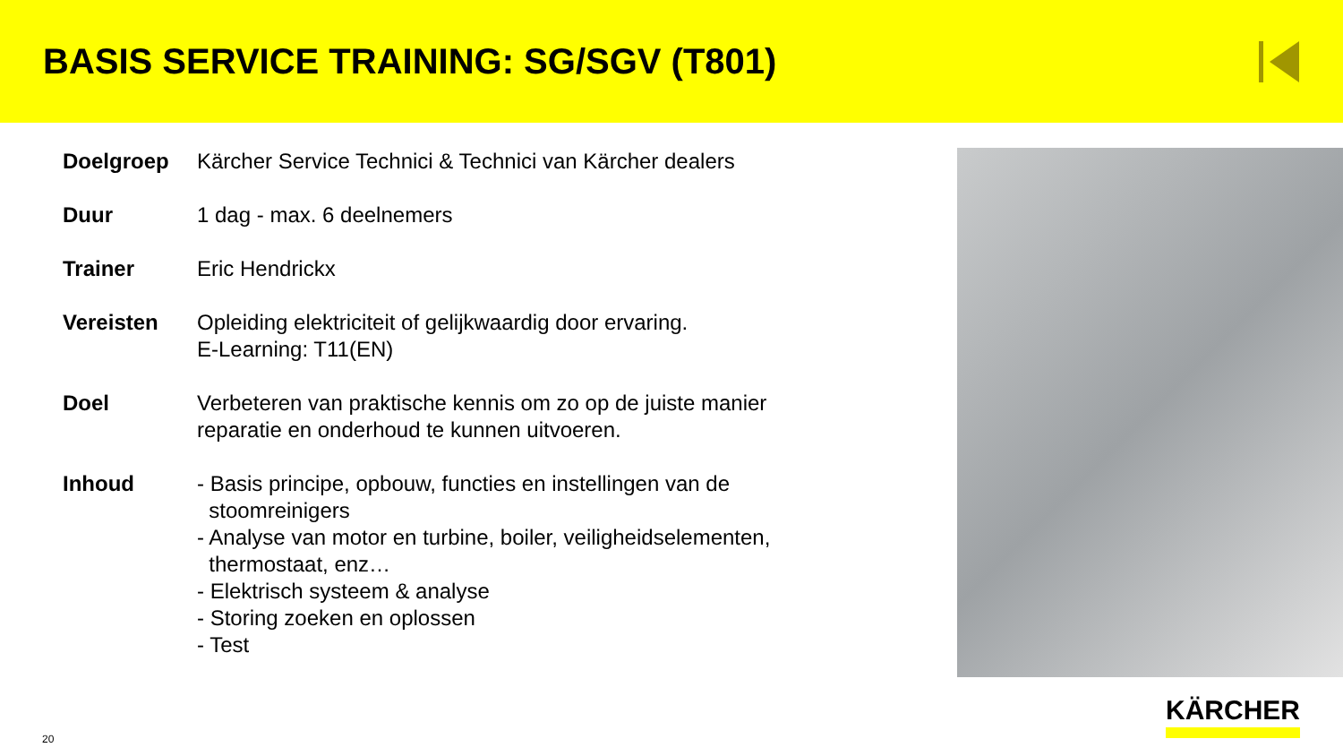BASIS SERVICE TRAINING: SG/SGV (T801)
| Doelgroep | Kärcher Service Technici & Technici van Kärcher dealers |
| Duur | 1 dag - max. 6 deelnemers |
| Trainer | Eric Hendrickx |
| Vereisten | Opleiding elektriciteit of gelijkwaardig door ervaring. E-Learning: T11(EN) |
| Doel | Verbeteren van praktische kennis om zo op de juiste manier reparatie en onderhoud te kunnen uitvoeren. |
| Inhoud | - Basis principe, opbouw, functies en instellingen van de stoomreinigers - Analyse van motor en turbine, boiler, veiligheidselementen, thermostaat, enz… - Elektrisch systeem & analyse - Storing zoeken en oplossen - Test |
20
KÄRCHER